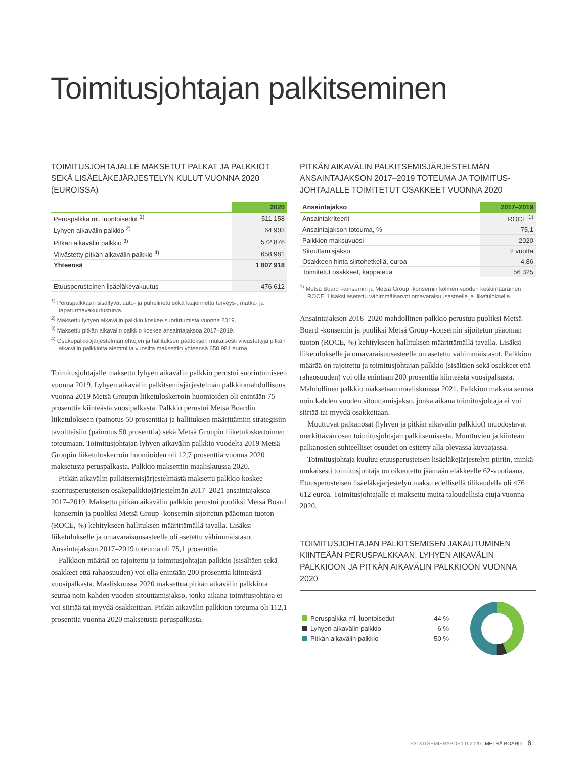Toimitusjohtajan palkitseminen
TOIMITUSJOHTAJALLE MAKSETUT PALKAT JA PALKKIOT SEKÄ LISÄELÄKEJÄRJESTELYN KULUT VUONNA 2020 (EUROISSA)
| | 2020 |
| --- | --- |
| Peruspalkka ml. luontoisedut <sup>1)</sup> | 511 158 |
| Lyhyen aikavälin palkkio <sup>2)</sup> | 64 903 |
| Pitkän aikavälin palkkio <sup>3)</sup> | 572 876 |
| Viivästetty pitkän aikavälin palkkio <sup>4)</sup> | 658 981 |
| Yhteensä | 1 807 918 |
| Etuusperusteinen lisäeläkevakuutus | 476 612 |
<sup>1)</sup> Peruspalkkaan sisältyvät auto- ja puhelinetu sekä laajennettu terveys-, matka- ja tapaturmavakuutusturva.
<sup>2)</sup> Maksettu lyhyen aikavälin palkkio koskee suoriutumista vuonna 2019.
<sup>3)</sup> Maksettu pitkän aikavälin palkkio koskee ansaintajaksoa 2017–2019.
<sup>4)</sup> Osakepalkkiojärjestelmän ehtojen ja hallituksen päätöksen mukaisesti viivästettyjä pitkän aikavälin palkkioita aiemmilta vuosilta maksettiin yhteensä 658 981 euroa.
Toimitusjohtajalle maksettu lyhyen aikavälin palkkio perustui suoriutumiseen vuonna 2019. Lyhyen aikavälin palkitsemisjärjestelmän palkkiomahdollisuus vuonna 2019 Metsä Groupin liiketuloskerroin huomioiden oli enintään 75 prosenttia kiinteästä vuosipalkasta. Palkkio perustui Metsä Boardin liiketulokseen (painotus 50 prosenttia) ja hallituksen määrittämiin strategisiin tavoitteisiin (painotus 50 prosenttia) sekä Metsä Groupin liiketuloskertoimen toteumaan. Toimitusjohtajan lyhyen aikavälin palkkio vuodelta 2019 Metsä Groupin liiketuloskerroin huomioiden oli 12,7 prosenttia vuonna 2020 maksetusta peruspalkasta. Palkkio maksettiin maaliskuussa 2020.
Pitkän aikavälin palkitsemisjärjestelmästä maksettu palkkio koskee suoritusperusteisen osakepalkkiojärjestelmän 2017–2021 ansaintajaksoa 2017–2019. Maksettu pitkän aikavälin palkkio perustui puoliksi Metsä Board -konsernin ja puoliksi Metsä Group -konsernin sijoitetun pääoman tuoton (ROCE, %) kehitykseen hallituksen määrittämällä tavalla. Lisäksi liiketulokselle ja omavaraisuusasteelle oli asetettu vähimmäistasot. Ansaintajakson 2017–2019 toteuma oli 75,1 prosenttia.
Palkkion määrää on rajoitettu ja toimitusjohtajan palkkio (sisältäen sekä osakkeet että rahaosuuden) voi olla enintään 200 prosenttia kiinteästä vuosipalkasta. Maaliskuussa 2020 maksettua pitkän aikavälin palkkiota seuraa noin kahden vuoden sitouttamisjakso, jonka aikana toimitusjohtaja ei voi siirtää tai myydä osakkeitaan. Pitkän aikavälin palkkion toteuma oli 112,1 prosenttia vuonna 2020 maksetusta peruspalkasta.
PITKÄN AIKAVÄLIN PALKITSEMISJÄRJESTELMÄN ANSAINTAJAKSON 2017–2019 TOTEUMA JA TOIMITUS­JOHTAJALLE TOIMITETUT OSAKKEET VUONNA 2020
| Ansaintajakso | 2017–2019 |
| --- | --- |
| Ansaintakriteerit | ROCE <sup>1)</sup> |
| Ansaintajakson toteuma, % | 75,1 |
| Palkkion maksuvuosi | 2020 |
| Sitouttamisjakso | 2 vuotta |
| Osakkeen hinta siirtohetkellä, euroa | 4,86 |
| Toimitetut osakkeet, kappaletta | 56 325 |
<sup>1)</sup> Metsä Board -konsernin ja Metsä Group -konsernin kolmen vuoden keskimääräinen ROCE. Lisäksi asetettu vähimmäisarvot omavaraisuusasteelle ja liiketulokselle.
Ansaintajakson 2018–2020 mahdollinen palkkio perustuu puoliksi Metsä Board -konsernin ja puoliksi Metsä Group -konsernin sijoitetun pääoman tuoton (ROCE, %) kehitykseen hallituksen määrittämällä tavalla. Lisäksi liiketulokselle ja omavaraisuusasteelle on asetettu vähimmäistasot. Palkkion määrää on rajoitettu ja toimitusjohtajan palkkio (sisältäen sekä osakkeet että rahaosuuden) voi olla enintään 200 prosenttia kiinteästä vuosipalkasta. Mahdollinen palkkio maksetaan maaliskuussa 2021. Palkkion maksua seuraa noin kahden vuoden sitouttamisjakso, jonka aikana toimitusjohtaja ei voi siirtää tai myydä osakkeitaan.
Muuttuvat palkanosat (lyhyen ja pitkän aikavälin palkkiot) muodostavat merkittävän osan toimitusjohtajan palkitsemisesta. Muuttuvien ja kiinteän palkanosien suhteelliset osuudet on esitetty alla olevassa kuvaajassa.
Toimitusjohtaja kuuluu etuusperusteisen lisäeläkejärjestelyn piiriin, minkä mukaisesti toimitusjohtaja on oikeutettu jäämään eläkkeelle 62-vuotiaana. Etuusperusteisen lisäeläkejärjestelyn maksu edellisellä tilikaudella oli 476 612 euroa. Toimitusjohtajalle ei maksettu muita taloudellisia etuja vuonna 2020.
TOIMITUSJOHTAJAN PALKITSEMISEN JAKAUTUMINEN KIINTEÄÄN PERUSPALKKAAN, LYHYEN AIKAVÄLIN PALKKIOON JA PITKÄN AIKAVÄLIN PALKKIOON VUONNA 2020
| Peruspalkka ml. luontoisedut | 44 % |
| Lyhyen aikavälin palkkio | 6 % |
| Pitkän aikavälin palkkio | 50 % |
PALKITSEMISRAPORTTI 2020 | METSÄ BOARD 6